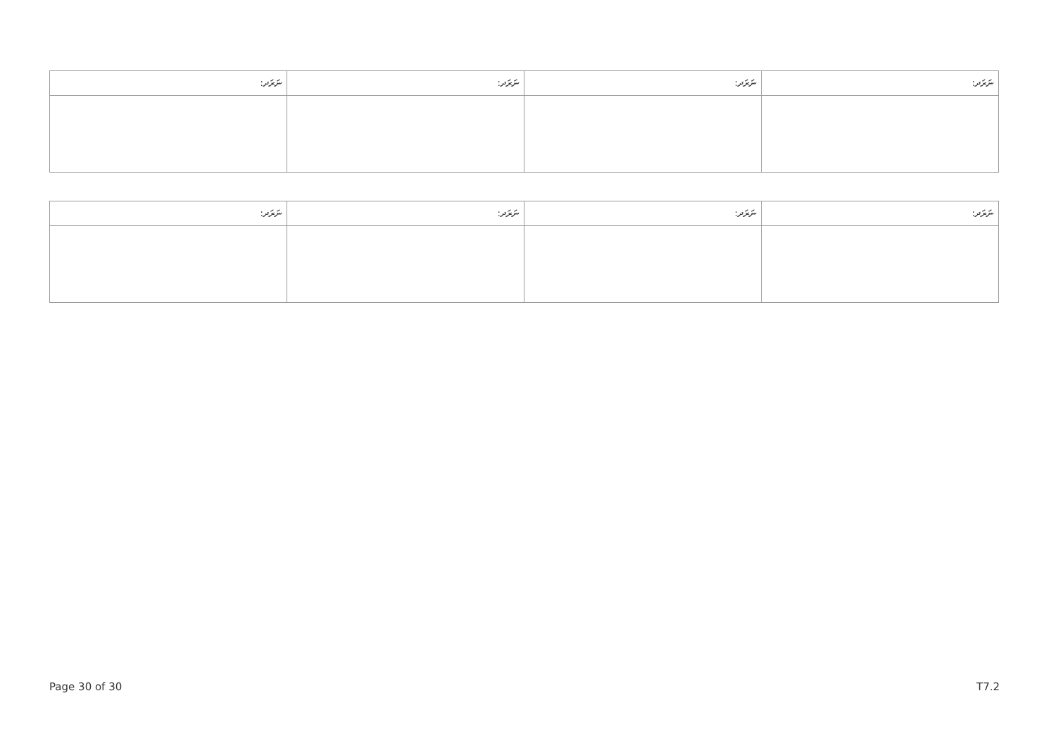| ނަރަދ: | ނަރަދ: | ނަރަދ: | ނަރަދ: |
| --- | --- | --- | --- |
| ނަރަދ: | ނަރަދ: | ނަރަދ: | ނަރަދ: |
| --- | --- | --- | --- |
Page 30 of 30 T7.2